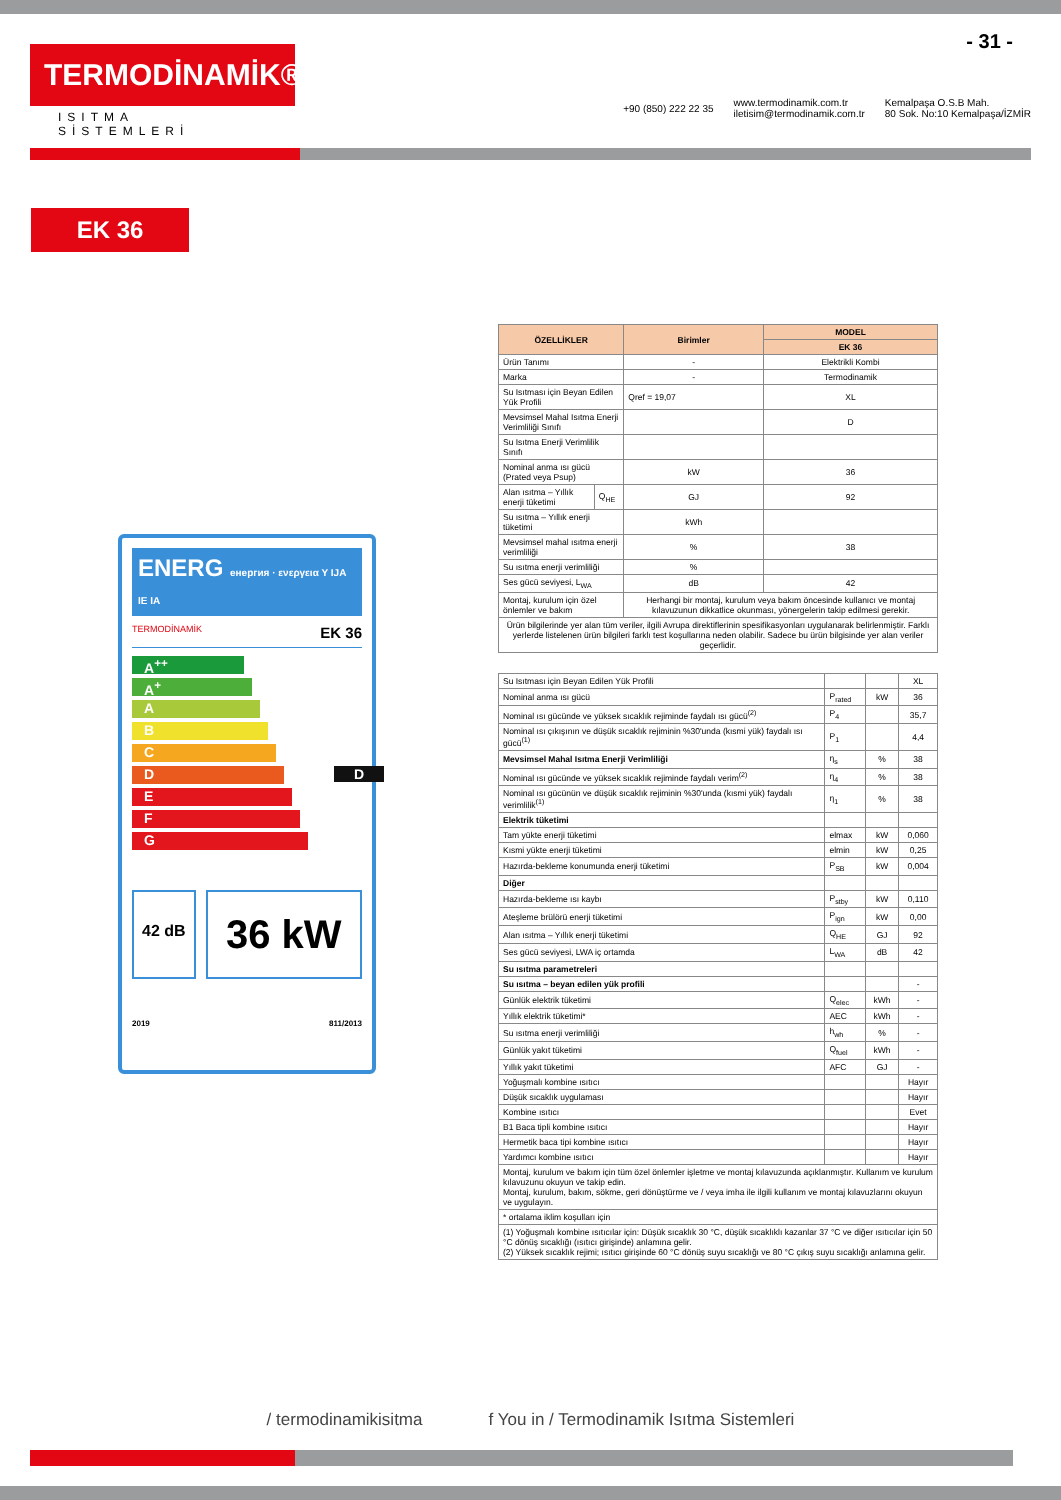- 31 -
TERMODİNAMİK®
ISITMA SİSTEMLERİ
+90 (850) 222 22 35 www.termodinamik.com.tr
iletisim@termodinamik.com.tr Kemalpaşa O.S.B Mah.
80 Sok. No:10 Kemalpaşa/İZMİR
EK 36
ENERG енергия · ενεργεια Y IJA IE IA
TERMODİNAMİK EK 36
A<sup>++</sup>
A<sup>+</sup>
A
B
C
D D
E
F
G
42 dB
36 kW
2019 811/2013
| ÖZELLİKLER | | Birimler | MODEL |
| --- | --- | --- | --- |
| | | | EK 36 |
| Ürün Tanımı | | - | Elektrikli Kombi |
| Marka | | - | Termodinamik |
| Su Isıtması için Beyan Edilen Yük Profili | | Qref = 19,07 | XL |
| Mevsimsel Mahal Isıtma Enerji Verimliliği Sınıfı | | | D |
| Su Isıtma Enerji Verimlilik Sınıfı | | | |
| Nominal anma ısı gücü (Prated veya Psup) | | kW | 36 |
| Alan ısıtma – Yıllık enerji tüketimi | Q<sub>HE</sub> | GJ | 92 |
| Su ısıtma – Yıllık enerji tüketimi | | kWh | |
| Mevsimsel mahal ısıtma enerji verimliliği | | % | 38 |
| Su ısıtma enerji verimliliği | | % | |
| Ses gücü seviyesi, L<sub>WA</sub> | | dB | 42 |
| Montaj, kurulum için özel önlemler ve bakım | | Herhangi bir montaj, kurulum veya bakım öncesinde kullanıcı ve montaj kılavuzunun dikkatlice okunması, yönergelerin takip edilmesi gerekir. | |
| Ürün bilgilerinde yer alan tüm veriler, ilgili Avrupa direktiflerinin spesifikasyonları uygulanarak belirlenmiştir. Farklı yerlerde listelenen ürün bilgileri farklı test koşullarına neden olabilir. Sadece bu ürün bilgisinde yer alan veriler geçerlidir. | | | |
| Su Isıtması için Beyan Edilen Yük Profili | | | XL |
| Nominal anma ısı gücü | P<sub>rated</sub> | kW | 36 |
| Nominal ısı gücünde ve yüksek sıcaklık rejiminde faydalı ısı gücü<sup>(2)</sup> | P<sub>4</sub> | | 35,7 |
| Nominal ısı çıkışının ve düşük sıcaklık rejiminin %30'unda (kısmi yük) faydalı ısı gücü<sup>(1)</sup> | P<sub>1</sub> | | 4,4 |
| Mevsimsel Mahal Isıtma Enerji Verimliliği | η<sub>s</sub> | % | 38 |
| Nominal ısı gücünde ve yüksek sıcaklık rejiminde faydalı verim<sup>(2)</sup> | η<sub>4</sub> | % | 38 |
| Nominal ısı gücünün ve düşük sıcaklık rejiminin %30'unda (kısmi yük) faydalı verimlilik<sup>(1)</sup> | η<sub>1</sub> | % | 38 |
| Elektrik tüketimi | | | |
| Tam yükte enerji tüketimi | elmax | kW | 0,060 |
| Kısmi yükte enerji tüketimi | elmin | kW | 0,25 |
| Hazırda-bekleme konumunda enerji tüketimi | P<sub>SB</sub> | kW | 0,004 |
| Diğer | | | |
| Hazırda-bekleme ısı kaybı | P<sub>stby</sub> | kW | 0,110 |
| Ateşleme brülörü enerji tüketimi | P<sub>ign</sub> | kW | 0,00 |
| Alan ısıtma – Yıllık enerji tüketimi | Q<sub>HE</sub> | GJ | 92 |
| Ses gücü seviyesi, LWA iç ortamda | L<sub>WA</sub> | dB | 42 |
| Su ısıtma parametreleri | | | |
| Su ısıtma – beyan edilen yük profili | | | - |
| Günlük elektrik tüketimi | Q<sub>elec</sub> | kWh | - |
| Yıllık elektrik tüketimi* | AEC | kWh | - |
| Su ısıtma enerji verimliliği | h<sub>wh</sub> | % | - |
| Günlük yakıt tüketimi | Q<sub>fuel</sub> | kWh | - |
| Yıllık yakıt tüketimi | AFC | GJ | - |
| Yoğuşmalı kombine ısıtıcı | | | Hayır |
| Düşük sıcaklık uygulaması | | | Hayır |
| Kombine ısıtıcı | | | Evet |
| B1 Baca tipli kombine ısıtıcı | | | Hayır |
| Hermetik baca tipi kombine ısıtıcı | | | Hayır |
| Yardımcı kombine ısıtıcı | | | Hayır |
| Montaj, kurulum ve bakım için tüm özel önlemler işletme ve montaj kılavuzunda açıklanmıştır. Kullanım ve kurulum kılavuzunu okuyun ve takip edin. Montaj, kurulum, bakım, sökme, geri dönüştürme ve / veya imha ile ilgili kullanım ve montaj kılavuzlarını okuyun ve uygulayın. | | | |
| * ortalama iklim koşulları için | | | |
| (1) Yoğuşmalı kombine ısıtıcılar için: Düşük sıcaklık 30 °C, düşük sıcaklıklı kazanlar 37 °C ve diğer ısıtıcılar için 50 °C dönüş sıcaklığı (ısıtıcı girişinde) anlamına gelir. (2) Yüksek sıcaklık rejimi; ısıtıcı girişinde 60 °C dönüş suyu sıcaklığı ve 80 °C çıkış suyu sıcaklığı anlamına gelir. | | | |
/ termodinamikisitma f You in / Termodinamik Isıtma Sistemleri